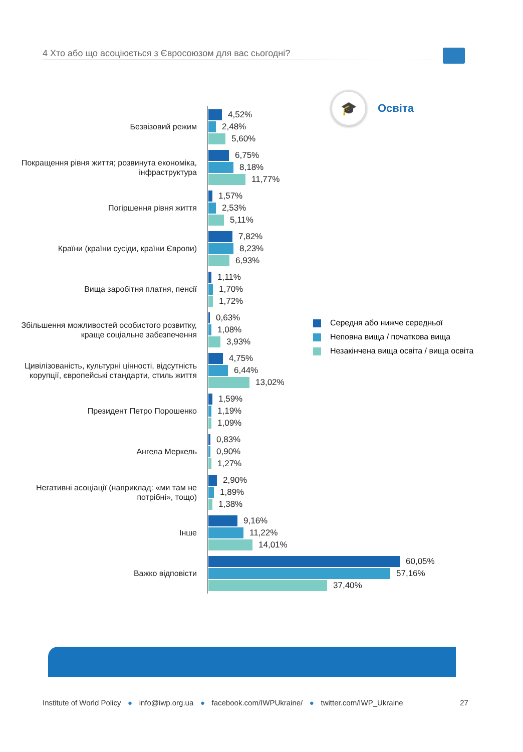4 Хто або що асоціюється з Євросоюзом для вас сьогодні?
🎓
Освіта
Безвізовий режим
4,52%
2,48%
5,60%
Покращення рівня життя; розвинута економіка, інфраструктура
6,75%
8,18%
11,77%
Погіршення рівня життя
1,57%
2,53%
5,11%
Країни (країни сусіди, країни Європи)
7,82%
8,23%
6,93%
Вища заробітня платня, пенсії
1,11%
1,70%
1,72%
Збільшення можливостей особистого розвитку, краще соціальне забезпечення
0,63%
1,08%
3,93%
Цивілізованість, культурні цінності, відсутність корупції, європейські стандарти, стиль життя
4,75%
6,44%
13,02%
Президент Петро Порошенко
1,59%
1,19%
1,09%
Ангела Меркель
0,83%
0,90%
1,27%
Негативні асоціації (наприклад: «ми там не потрібні», тощо)
2,90%
1,89%
1,38%
Інше
9,16%
11,22%
14,01%
Важко відповісти
60,05%
57,16%
37,40%
Середня або нижче середньої
Неповна вища / початкова вища
Незакінчена вища освіта / вища освіта
Institute of World Policy ● info@iwp.org.ua ● facebook.com/IWPUkraine/ ● twitter.com/IWP_Ukraine 27